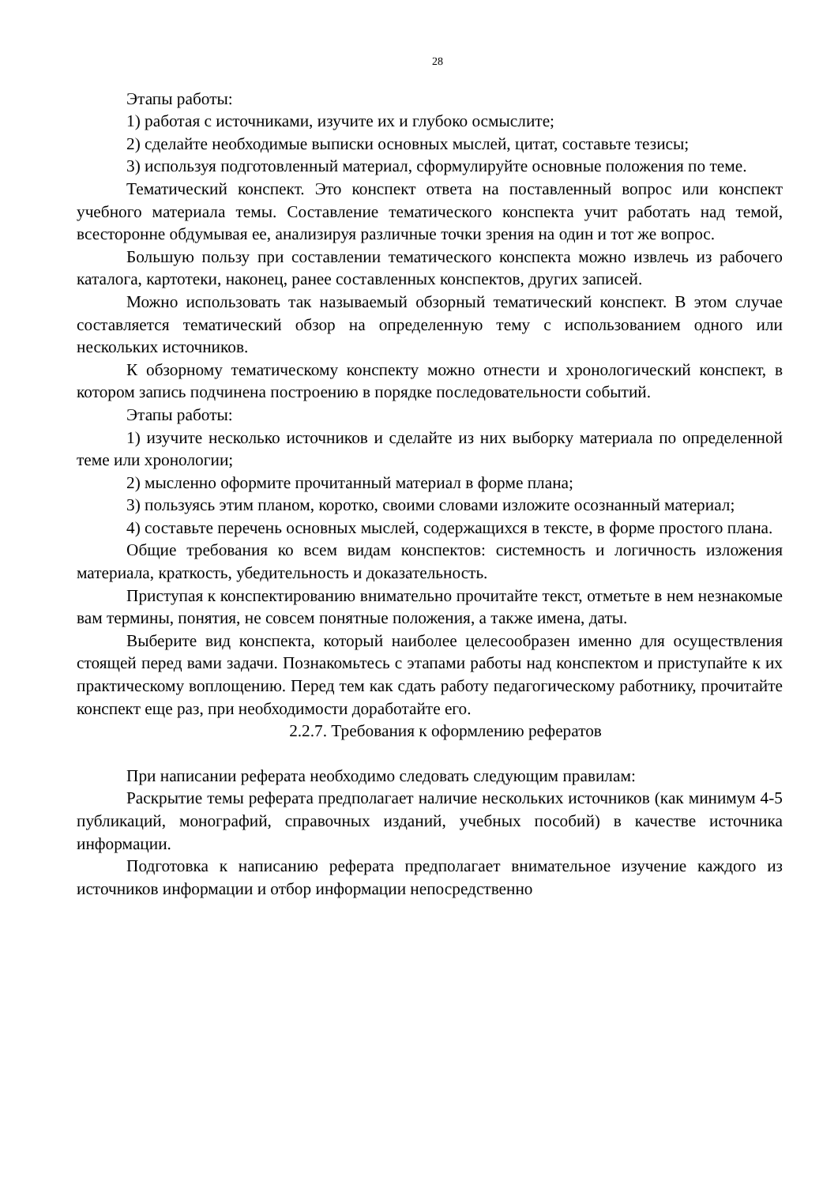28
Этапы работы:
1) работая с источниками, изучите их и глубоко осмыслите;
2) сделайте необходимые выписки основных мыслей, цитат, составьте тезисы;
3) используя подготовленный материал, сформулируйте основные положения по теме.
Тематический конспект. Это конспект ответа на поставленный вопрос или конспект учебного материала темы. Составление тематического конспекта учит работать над темой, всесторонне обдумывая ее, анализируя различные точки зрения на один и тот же вопрос.
Большую пользу при составлении тематического конспекта можно извлечь из рабочего каталога, картотеки, наконец, ранее составленных конспектов, других записей.
Можно использовать так называемый обзорный тематический конспект. В этом случае составляется тематический обзор на определенную тему с использованием одного или нескольких источников.
К обзорному тематическому конспекту можно отнести и хронологический конспект, в котором запись подчинена построению в порядке последовательности событий.
Этапы работы:
1) изучите несколько источников и сделайте из них выборку материала по определенной теме или хронологии;
2) мысленно оформите прочитанный материал в форме плана;
3) пользуясь этим планом, коротко, своими словами изложите осознанный материал;
4) составьте перечень основных мыслей, содержащихся в тексте, в форме простого плана.
Общие требования ко всем видам конспектов: системность и логичность изложения материала, краткость, убедительность и доказательность.
Приступая к конспектированию внимательно прочитайте текст, отметьте в нем незнакомые вам термины, понятия, не совсем понятные положения, а также имена, даты.
Выберите вид конспекта, который наиболее целесообразен именно для осуществления стоящей перед вами задачи. Познакомьтесь с этапами работы над конспектом и приступайте к их практическому воплощению. Перед тем как сдать работу педагогическому работнику, прочитайте конспект еще раз, при необходимости доработайте его.
2.2.7. Требования к оформлению рефератов
При написании реферата необходимо следовать следующим правилам:
Раскрытие темы реферата предполагает наличие нескольких источников (как минимум 4-5 публикаций, монографий, справочных изданий, учебных пособий) в качестве источника информации.
Подготовка к написанию реферата предполагает внимательное изучение каждого из источников информации и отбор информации непосредственно